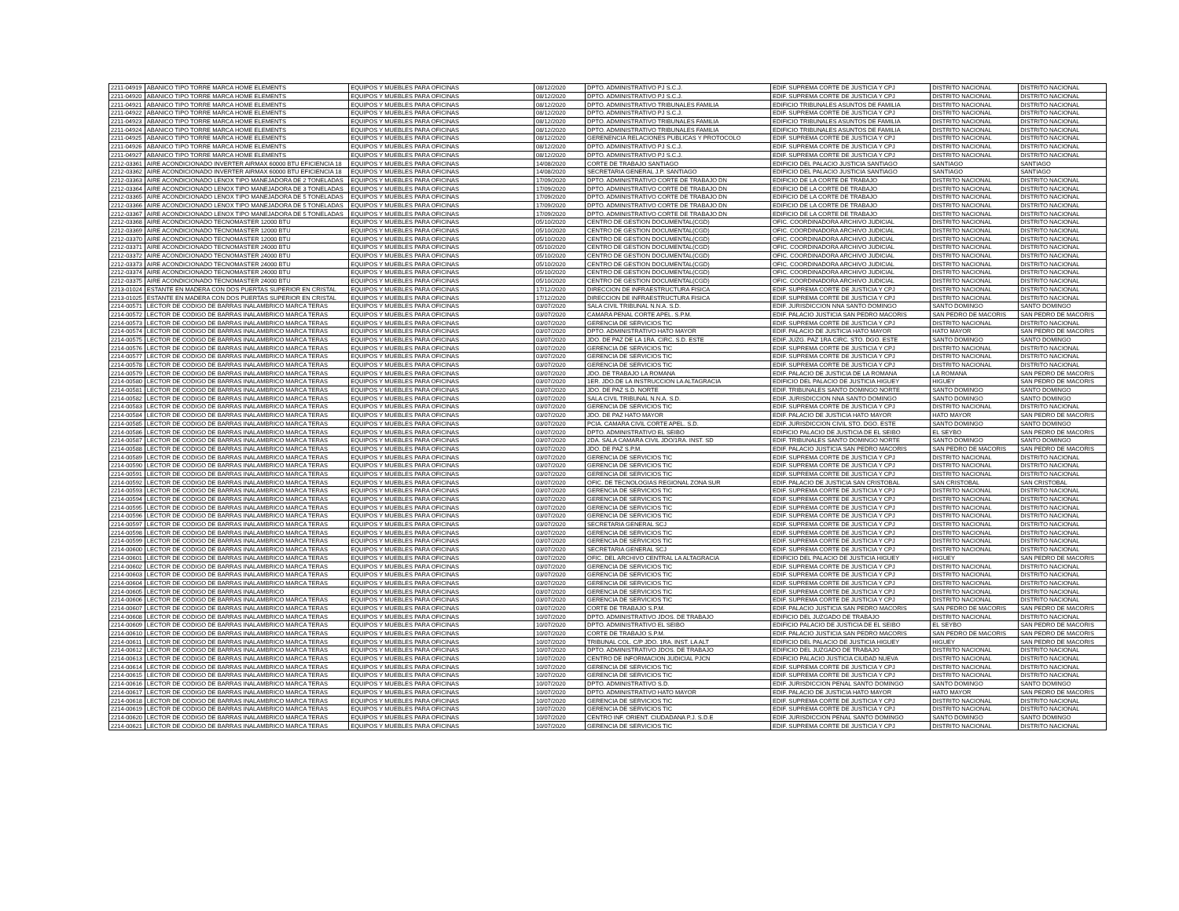| 2211-04919 | ABANICO TIPO TORRE MARCA HOME ELEMENTS | EQUIPOS Y MUEBLES PARA OFICINAS | 08/12/2020 | DPTO. ADMINISTRATIVO PJ S.C.J. | EDIF. SUPREMA CORTE DE JUSTICIA Y CPJ | DISTRITO NACIONAL | DISTRITO NACIONAL |
| 2211-04920 | ABANICO TIPO TORRE MARCA HOME ELEMENTS | EQUIPOS Y MUEBLES PARA OFICINAS | 08/12/2020 | DPTO. ADMINISTRATIVO PJ S.C.J. | EDIF. SUPREMA CORTE DE JUSTICIA Y CPJ | DISTRITO NACIONAL | DISTRITO NACIONAL |
| 2211-04921 | ABANICO TIPO TORRE MARCA HOME ELEMENTS | EQUIPOS Y MUEBLES PARA OFICINAS | 08/12/2020 | DPTO. ADMINISTRATIVO TRIBUNALES FAMILIA | EDIFICIO TRIBUNALES ASUNTOS DE FAMILIA | DISTRITO NACIONAL | DISTRITO NACIONAL |
| 2211-04922 | ABANICO TIPO TORRE MARCA HOME ELEMENTS | EQUIPOS Y MUEBLES PARA OFICINAS | 08/12/2020 | DPTO. ADMINISTRATIVO PJ S.C.J. | EDIF. SUPREMA CORTE DE JUSTICIA Y CPJ | DISTRITO NACIONAL | DISTRITO NACIONAL |
| 2211-04923 | ABANICO TIPO TORRE MARCA HOME ELEMENTS | EQUIPOS Y MUEBLES PARA OFICINAS | 08/12/2020 | DPTO. ADMINISTRATIVO TRIBUNALES FAMILIA | EDIFICIO TRIBUNALES ASUNTOS DE FAMILIA | DISTRITO NACIONAL | DISTRITO NACIONAL |
| 2211-04924 | ABANICO TIPO TORRE MARCA HOME ELEMENTS | EQUIPOS Y MUEBLES PARA OFICINAS | 08/12/2020 | DPTO. ADMINISTRATIVO TRIBUNALES FAMILIA | EDIFICIO TRIBUNALES ASUNTOS DE FAMILIA | DISTRITO NACIONAL | DISTRITO NACIONAL |
| 2211-04925 | ABANICO TIPO TORRE MARCA HOME ELEMENTS | EQUIPOS Y MUEBLES PARA OFICINAS | 08/12/2020 | GERENENCIA RELACIONES PUBLICAS Y PROTOCOLO | EDIF. SUPREMA CORTE DE JUSTICIA Y CPJ | DISTRITO NACIONAL | DISTRITO NACIONAL |
| 2211-04926 | ABANICO TIPO TORRE MARCA HOME ELEMENTS | EQUIPOS Y MUEBLES PARA OFICINAS | 08/12/2020 | DPTO. ADMINISTRATIVO PJ S.C.J. | EDIF. SUPREMA CORTE DE JUSTICIA Y CPJ | DISTRITO NACIONAL | DISTRITO NACIONAL |
| 2211-04927 | ABANICO TIPO TORRE MARCA HOME ELEMENTS | EQUIPOS Y MUEBLES PARA OFICINAS | 08/12/2020 | DPTO. ADMINISTRATIVO PJ S.C.J. | EDIF. SUPREMA CORTE DE JUSTICIA Y CPJ | DISTRITO NACIONAL | DISTRITO NACIONAL |
| 2212-03361 | AIRE ACONDICIONADO INVERTER AIRMAX 60000 BTU EFICIENCIA 18 | EQUIPOS Y MUEBLES PARA OFICINAS | 14/08/2020 | CORTE DE TRABAJO SANTIAGO | EDIFICIO DEL PALACIO JUSTICIA SANTIAGO | SANTIAGO | SANTIAGO |
| 2212-03362 | AIRE ACONDICIONADO INVERTER AIRMAX 60000 BTU EFICIENCIA 18 | EQUIPOS Y MUEBLES PARA OFICINAS | 14/08/2020 | SECRETARIA GENERAL J.P. SANTIAGO | EDIFICIO DEL PALACIO JUSTICIA SANTIAGO | SANTIAGO | SANTIAGO |
| 2212-03363 | AIRE ACONDICIONADO LENOX TIPO MANEJADORA DE 2 TONELADAS | EQUIPOS Y MUEBLES PARA OFICINAS | 17/09/2020 | DPTO. ADMINISTRATIVO CORTE DE TRABAJO DN | EDIFICIO DE LA CORTE DE TRABAJO | DISTRITO NACIONAL | DISTRITO NACIONAL |
| 2212-03364 | AIRE ACONDICIONADO LENOX TIPO MANEJADORA DE 3 TONELADAS | EQUIPOS Y MUEBLES PARA OFICINAS | 17/09/2020 | DPTO. ADMINISTRATIVO CORTE DE TRABAJO DN | EDIFICIO DE LA CORTE DE TRABAJO | DISTRITO NACIONAL | DISTRITO NACIONAL |
| 2212-03365 | AIRE ACONDICIONADO LENOX TIPO MANEJADORA DE 5 TONELADAS | EQUIPOS Y MUEBLES PARA OFICINAS | 17/09/2020 | DPTO. ADMINISTRATIVO CORTE DE TRABAJO DN | EDIFICIO DE LA CORTE DE TRABAJO | DISTRITO NACIONAL | DISTRITO NACIONAL |
| 2212-03366 | AIRE ACONDICIONADO LENOX TIPO MANEJADORA DE 5 TONELADAS | EQUIPOS Y MUEBLES PARA OFICINAS | 17/09/2020 | DPTO. ADMINISTRATIVO CORTE DE TRABAJO DN | EDIFICIO DE LA CORTE DE TRABAJO | DISTRITO NACIONAL | DISTRITO NACIONAL |
| 2212-03367 | AIRE ACONDICIONADO LENOX TIPO MANEJADORA DE 5 TONELADAS | EQUIPOS Y MUEBLES PARA OFICINAS | 17/09/2020 | DPTO. ADMINISTRATIVO CORTE DE TRABAJO DN | EDIFICIO DE LA CORTE DE TRABAJO | DISTRITO NACIONAL | DISTRITO NACIONAL |
| 2212-03368 | AIRE ACONDICIONADO TECNOMASTER 12000 BTU | EQUIPOS Y MUEBLES PARA OFICINAS | 05/10/2020 | CENTRO DE GESTION DOCUMENTAL(CGD) | OFIC. COORDINADORA ARCHIVO JUDICIAL | DISTRITO NACIONAL | DISTRITO NACIONAL |
| 2212-03369 | AIRE ACONDICIONADO TECNOMASTER 12000 BTU | EQUIPOS Y MUEBLES PARA OFICINAS | 05/10/2020 | CENTRO DE GESTION DOCUMENTAL(CGD) | OFIC. COORDINADORA ARCHIVO JUDICIAL | DISTRITO NACIONAL | DISTRITO NACIONAL |
| 2212-03370 | AIRE ACONDICIONADO TECNOMASTER 12000 BTU | EQUIPOS Y MUEBLES PARA OFICINAS | 05/10/2020 | CENTRO DE GESTION DOCUMENTAL(CGD) | OFIC. COORDINADORA ARCHIVO JUDICIAL | DISTRITO NACIONAL | DISTRITO NACIONAL |
| 2212-03371 | AIRE ACONDICIONADO TECNOMASTER 24000 BTU | EQUIPOS Y MUEBLES PARA OFICINAS | 05/10/2020 | CENTRO DE GESTION DOCUMENTAL(CGD) | OFIC. COORDINADORA ARCHIVO JUDICIAL | DISTRITO NACIONAL | DISTRITO NACIONAL |
| 2212-03372 | AIRE ACONDICIONADO TECNOMASTER 24000 BTU | EQUIPOS Y MUEBLES PARA OFICINAS | 05/10/2020 | CENTRO DE GESTION DOCUMENTAL(CGD) | OFIC. COORDINADORA ARCHIVO JUDICIAL | DISTRITO NACIONAL | DISTRITO NACIONAL |
| 2212-03373 | AIRE ACONDICIONADO TECNOMASTER 24000 BTU | EQUIPOS Y MUEBLES PARA OFICINAS | 05/10/2020 | CENTRO DE GESTION DOCUMENTAL(CGD) | OFIC. COORDINADORA ARCHIVO JUDICIAL | DISTRITO NACIONAL | DISTRITO NACIONAL |
| 2212-03374 | AIRE ACONDICIONADO TECNOMASTER 24000 BTU | EQUIPOS Y MUEBLES PARA OFICINAS | 05/10/2020 | CENTRO DE GESTION DOCUMENTAL(CGD) | OFIC. COORDINADORA ARCHIVO JUDICIAL | DISTRITO NACIONAL | DISTRITO NACIONAL |
| 2212-03375 | AIRE ACONDICIONADO TECNOMASTER 24000 BTU | EQUIPOS Y MUEBLES PARA OFICINAS | 05/10/2020 | CENTRO DE GESTION DOCUMENTAL(CGD) | OFIC. COORDINADORA ARCHIVO JUDICIAL | DISTRITO NACIONAL | DISTRITO NACIONAL |
| 2213-01024 | ESTANTE EN MADERA CON DOS PUERTAS SUPERIOR EN CRISTAL | EQUIPOS Y MUEBLES PARA OFICINAS | 17/12/2020 | DIRECCION DE INFRAESTRUCTURA FISICA | EDIF. SUPREMA CORTE DE JUSTICIA Y CPJ | DISTRITO NACIONAL | DISTRITO NACIONAL |
| 2213-01025 | ESTANTE EN MADERA CON DOS PUERTAS SUPERIOR EN CRISTAL | EQUIPOS Y MUEBLES PARA OFICINAS | 17/12/2020 | DIRECCION DE INFRAESTRUCTURA FISICA | EDIF. SUPREMA CORTE DE JUSTICIA Y CPJ | DISTRITO NACIONAL | DISTRITO NACIONAL |
| 2214-00571 | LECTOR DE CODIGO DE BARRAS INALAMBRICO MARCA TERAS | EQUIPOS Y MUEBLES PARA OFICINAS | 03/07/2020 | SALA CIVIL TRIBUNAL N.N.A. S.D. | EDIF. JURISDICCION NNA SANTO DOMINGO | SANTO DOMINGO | SANTO DOMINGO |
| 2214-00572 | LECTOR DE CODIGO DE BARRAS INALAMBRICO MARCA TERAS | EQUIPOS Y MUEBLES PARA OFICINAS | 03/07/2020 | CAMARA PENAL CORTE APEL. S.P.M. | EDIF. PALACIO JUSTICIA SAN PEDRO MACORIS | SAN PEDRO DE MACORIS | SAN PEDRO DE MACORIS |
| 2214-00573 | LECTOR DE CODIGO DE BARRAS INALAMBRICO MARCA TERAS | EQUIPOS Y MUEBLES PARA OFICINAS | 03/07/2020 | GERENCIA DE SERVICIOS TIC | EDIF. SUPREMA CORTE DE JUSTICIA Y CPJ | DISTRITO NACIONAL | DISTRITO NACIONAL |
| 2214-00574 | LECTOR DE CODIGO DE BARRAS INALAMBRICO MARCA TERAS | EQUIPOS Y MUEBLES PARA OFICINAS | 03/07/2020 | DPTO. ADMINISTRATIVO HATO MAYOR | EDIF. PALACIO DE JUSTICIA HATO MAYOR | HATO MAYOR | SAN PEDRO DE MACORIS |
| 2214-00575 | LECTOR DE CODIGO DE BARRAS INALAMBRICO MARCA TERAS | EQUIPOS Y MUEBLES PARA OFICINAS | 03/07/2020 | JDO. DE PAZ DE LA 1RA. CIRC. S.D. ESTE | EDIF. JUZG. PAZ 1RA CIRC. STO. DGO. ESTE | SANTO DOMINGO | SANTO DOMINGO |
| 2214-00576 | LECTOR DE CODIGO DE BARRAS INALAMBRICO MARCA TERAS | EQUIPOS Y MUEBLES PARA OFICINAS | 03/07/2020 | GERENCIA DE SERVICIOS TIC | EDIF. SUPREMA CORTE DE JUSTICIA Y CPJ | DISTRITO NACIONAL | DISTRITO NACIONAL |
| 2214-00577 | LECTOR DE CODIGO DE BARRAS INALAMBRICO MARCA TERAS | EQUIPOS Y MUEBLES PARA OFICINAS | 03/07/2020 | GERENCIA DE SERVICIOS TIC | EDIF. SUPREMA CORTE DE JUSTICIA Y CPJ | DISTRITO NACIONAL | DISTRITO NACIONAL |
| 2214-00578 | LECTOR DE CODIGO DE BARRAS INALAMBRICO MARCA TERAS | EQUIPOS Y MUEBLES PARA OFICINAS | 03/07/2020 | GERENCIA DE SERVICIOS TIC | EDIF. SUPREMA CORTE DE JUSTICIA Y CPJ | DISTRITO NACIONAL | DISTRITO NACIONAL |
| 2214-00579 | LECTOR DE CODIGO DE BARRAS INALAMBRICO MARCA TERAS | EQUIPOS Y MUEBLES PARA OFICINAS | 03/07/2020 | JDO. DE TRABAJO LA ROMANA | EDIF. PALACIO DE JUSTICIA DE LA ROMANA | LA ROMANA | SAN PEDRO DE MACORIS |
| 2214-00580 | LECTOR DE CODIGO DE BARRAS INALAMBRICO MARCA TERAS | EQUIPOS Y MUEBLES PARA OFICINAS | 03/07/2020 | 1ER. JDO.DE LA INSTRUCCION LA ALTAGRACIA | EDIFICIO DEL PALACIO DE JUSTICIA HIGUEY | HIGUEY | SAN PEDRO DE MACORIS |
| 2214-00581 | LECTOR DE CODIGO DE BARRAS INALAMBRICO MARCA TERAS | EQUIPOS Y MUEBLES PARA OFICINAS | 03/07/2020 | JDO. DE PAZ S.D. NORTE | EDIF. TRIBUNALES SANTO DOMINGO NORTE | SANTO DOMINGO | SANTO DOMINGO |
| 2214-00582 | LECTOR DE CODIGO DE BARRAS INALAMBRICO MARCA TERAS | EQUIPOS Y MUEBLES PARA OFICINAS | 03/07/2020 | SALA CIVIL TRIBUNAL N.N.A. S.D. | EDIF. JURISDICCION NNA SANTO DOMINGO | SANTO DOMINGO | SANTO DOMINGO |
| 2214-00583 | LECTOR DE CODIGO DE BARRAS INALAMBRICO MARCA TERAS | EQUIPOS Y MUEBLES PARA OFICINAS | 03/07/2020 | GERENCIA DE SERVICIOS TIC | EDIF. SUPREMA CORTE DE JUSTICIA Y CPJ | DISTRITO NACIONAL | DISTRITO NACIONAL |
| 2214-00584 | LECTOR DE CODIGO DE BARRAS INALAMBRICO MARCA TERAS | EQUIPOS Y MUEBLES PARA OFICINAS | 03/07/2020 | JDO. DE PAZ HATO MAYOR | EDIF. PALACIO DE JUSTICIA HATO MAYOR | HATO MAYOR | SAN PEDRO DE MACORIS |
| 2214-00585 | LECTOR DE CODIGO DE BARRAS INALAMBRICO MARCA TERAS | EQUIPOS Y MUEBLES PARA OFICINAS | 03/07/2020 | PCIA. CAMARA CIVIL CORTE APEL. S.D. | EDIF. JURISDICCION CIVIL STO. DGO. ESTE | SANTO DOMINGO | SANTO DOMINGO |
| 2214-00586 | LECTOR DE CODIGO DE BARRAS INALAMBRICO MARCA TERAS | EQUIPOS Y MUEBLES PARA OFICINAS | 03/07/2020 | DPTO. ADMINISTRATIVO EL SEIBO | EDIFICIO PALACIO DE JUSTICIA DE EL SEIBO | EL SEYBO | SAN PEDRO DE MACORIS |
| 2214-00587 | LECTOR DE CODIGO DE BARRAS INALAMBRICO MARCA TERAS | EQUIPOS Y MUEBLES PARA OFICINAS | 03/07/2020 | 2DA. SALA CAMARA CIVIL JDO/1RA. INST. SD | EDIF. TRIBUNALES SANTO DOMINGO NORTE | SANTO DOMINGO | SANTO DOMINGO |
| 2214-00588 | LECTOR DE CODIGO DE BARRAS INALAMBRICO MARCA TERAS | EQUIPOS Y MUEBLES PARA OFICINAS | 03/07/2020 | JDO. DE PAZ S.P.M. | EDIF. PALACIO JUSTICIA SAN PEDRO MACORIS | SAN PEDRO DE MACORIS | SAN PEDRO DE MACORIS |
| 2214-00589 | LECTOR DE CODIGO DE BARRAS INALAMBRICO MARCA TERAS | EQUIPOS Y MUEBLES PARA OFICINAS | 03/07/2020 | GERENCIA DE SERVICIOS TIC | EDIF. SUPREMA CORTE DE JUSTICIA Y CPJ | DISTRITO NACIONAL | DISTRITO NACIONAL |
| 2214-00590 | LECTOR DE CODIGO DE BARRAS INALAMBRICO MARCA TERAS | EQUIPOS Y MUEBLES PARA OFICINAS | 03/07/2020 | GERENCIA DE SERVICIOS TIC | EDIF. SUPREMA CORTE DE JUSTICIA Y CPJ | DISTRITO NACIONAL | DISTRITO NACIONAL |
| 2214-00591 | LECTOR DE CODIGO DE BARRAS INALAMBRICO MARCA TERAS | EQUIPOS Y MUEBLES PARA OFICINAS | 03/07/2020 | GERENCIA DE SERVICIOS TIC | EDIF. SUPREMA CORTE DE JUSTICIA Y CPJ | DISTRITO NACIONAL | DISTRITO NACIONAL |
| 2214-00592 | LECTOR DE CODIGO DE BARRAS INALAMBRICO MARCA TERAS | EQUIPOS Y MUEBLES PARA OFICINAS | 03/07/2020 | OFIC. DE TECNOLOGIAS REGIONAL ZONA SUR | EDIF. PALACIO DE JUSTICIA SAN CRISTOBAL | SAN CRISTOBAL | SAN CRISTOBAL |
| 2214-00593 | LECTOR DE CODIGO DE BARRAS INALAMBRICO MARCA TERAS | EQUIPOS Y MUEBLES PARA OFICINAS | 03/07/2020 | GERENCIA DE SERVICIOS TIC | EDIF. SUPREMA CORTE DE JUSTICIA Y CPJ | DISTRITO NACIONAL | DISTRITO NACIONAL |
| 2214-00594 | LECTOR DE CODIGO DE BARRAS INALAMBRICO MARCA TERAS | EQUIPOS Y MUEBLES PARA OFICINAS | 03/07/2020 | GERENCIA DE SERVICIOS TIC | EDIF. SUPREMA CORTE DE JUSTICIA Y CPJ | DISTRITO NACIONAL | DISTRITO NACIONAL |
| 2214-00595 | LECTOR DE CODIGO DE BARRAS INALAMBRICO MARCA TERAS | EQUIPOS Y MUEBLES PARA OFICINAS | 03/07/2020 | GERENCIA DE SERVICIOS TIC | EDIF. SUPREMA CORTE DE JUSTICIA Y CPJ | DISTRITO NACIONAL | DISTRITO NACIONAL |
| 2214-00596 | LECTOR DE CODIGO DE BARRAS INALAMBRICO MARCA TERAS | EQUIPOS Y MUEBLES PARA OFICINAS | 03/07/2020 | GERENCIA DE SERVICIOS TIC | EDIF. SUPREMA CORTE DE JUSTICIA Y CPJ | DISTRITO NACIONAL | DISTRITO NACIONAL |
| 2214-00597 | LECTOR DE CODIGO DE BARRAS INALAMBRICO MARCA TERAS | EQUIPOS Y MUEBLES PARA OFICINAS | 03/07/2020 | SECRETARIA GENERAL SCJ | EDIF. SUPREMA CORTE DE JUSTICIA Y CPJ | DISTRITO NACIONAL | DISTRITO NACIONAL |
| 2214-00598 | LECTOR DE CODIGO DE BARRAS INALAMBRICO MARCA TERAS | EQUIPOS Y MUEBLES PARA OFICINAS | 03/07/2020 | GERENCIA DE SERVICIOS TIC | EDIF. SUPREMA CORTE DE JUSTICIA Y CPJ | DISTRITO NACIONAL | DISTRITO NACIONAL |
| 2214-00599 | LECTOR DE CODIGO DE BARRAS INALAMBRICO MARCA TERAS | EQUIPOS Y MUEBLES PARA OFICINAS | 03/07/2020 | GERENCIA DE SERVICIOS TIC | EDIF. SUPREMA CORTE DE JUSTICIA Y CPJ | DISTRITO NACIONAL | DISTRITO NACIONAL |
| 2214-00600 | LECTOR DE CODIGO DE BARRAS INALAMBRICO MARCA TERAS | EQUIPOS Y MUEBLES PARA OFICINAS | 03/07/2020 | SECRETARIA GENERAL SCJ | EDIF. SUPREMA CORTE DE JUSTICIA Y CPJ | DISTRITO NACIONAL | DISTRITO NACIONAL |
| 2214-00601 | LECTOR DE CODIGO DE BARRAS INALAMBRICO MARCA TERAS | EQUIPOS Y MUEBLES PARA OFICINAS | 03/07/2020 | OFIC. DEL ARCHIVO CENTRAL LA ALTAGRACIA | EDIFICIO DEL PALACIO DE JUSTICIA HIGUEY | HIGUEY | SAN PEDRO DE MACORIS |
| 2214-00602 | LECTOR DE CODIGO DE BARRAS INALAMBRICO MARCA TERAS | EQUIPOS Y MUEBLES PARA OFICINAS | 03/07/2020 | GERENCIA DE SERVICIOS TIC | EDIF. SUPREMA CORTE DE JUSTICIA Y CPJ | DISTRITO NACIONAL | DISTRITO NACIONAL |
| 2214-00603 | LECTOR DE CODIGO DE BARRAS INALAMBRICO MARCA TERAS | EQUIPOS Y MUEBLES PARA OFICINAS | 03/07/2020 | GERENCIA DE SERVICIOS TIC | EDIF. SUPREMA CORTE DE JUSTICIA Y CPJ | DISTRITO NACIONAL | DISTRITO NACIONAL |
| 2214-00604 | LECTOR DE CODIGO DE BARRAS INALAMBRICO MARCA TERAS | EQUIPOS Y MUEBLES PARA OFICINAS | 03/07/2020 | GERENCIA DE SERVICIOS TIC | EDIF. SUPREMA CORTE DE JUSTICIA Y CPJ | DISTRITO NACIONAL | DISTRITO NACIONAL |
| 2214-00605 | LECTOR DE CODIGO DE BARRAS INALAMBRICO | EQUIPOS Y MUEBLES PARA OFICINAS | 03/07/2020 | GERENCIA DE SERVICIOS TIC | EDIF. SUPREMA CORTE DE JUSTICIA Y CPJ | DISTRITO NACIONAL | DISTRITO NACIONAL |
| 2214-00606 | LECTOR DE CODIGO DE BARRAS INALAMBRICO MARCA TERAS | EQUIPOS Y MUEBLES PARA OFICINAS | 03/07/2020 | GERENCIA DE SERVICIOS TIC | EDIF. SUPREMA CORTE DE JUSTICIA Y CPJ | DISTRITO NACIONAL | DISTRITO NACIONAL |
| 2214-00607 | LECTOR DE CODIGO DE BARRAS INALAMBRICO MARCA TERAS | EQUIPOS Y MUEBLES PARA OFICINAS | 03/07/2020 | CORTE DE TRABAJO S.P.M. | EDIF. PALACIO JUSTICIA SAN PEDRO MACORIS | SAN PEDRO DE MACORIS | SAN PEDRO DE MACORIS |
| 2214-00608 | LECTOR DE CODIGO DE BARRAS INALAMBRICO MARCA TERAS | EQUIPOS Y MUEBLES PARA OFICINAS | 10/07/2020 | DPTO. ADMINISTRATIVO JDOS. DE TRABAJO | EDIFICIO DEL JUZGADO DE TRABAJO | DISTRITO NACIONAL | DISTRITO NACIONAL |
| 2214-00609 | LECTOR DE CODIGO DE BARRAS INALAMBRICO MARCA TERAS | EQUIPOS Y MUEBLES PARA OFICINAS | 10/07/2020 | DPTO. ADMINISTRATIVO EL SEIBO | EDIFICIO PALACIO DE JUSTICIA DE EL SEIBO | EL SEYBO | SAN PEDRO DE MACORIS |
| 2214-00610 | LECTOR DE CODIGO DE BARRAS INALAMBRICO MARCA TERAS | EQUIPOS Y MUEBLES PARA OFICINAS | 10/07/2020 | CORTE DE TRABAJO S.P.M. | EDIF. PALACIO JUSTICIA SAN PEDRO MACORIS | SAN PEDRO DE MACORIS | SAN PEDRO DE MACORIS |
| 2214-00611 | LECTOR DE CODIGO DE BARRAS INALAMBRICO MARCA TERAS | EQUIPOS Y MUEBLES PARA OFICINAS | 10/07/2020 | TRIBUNAL COL. C/P JDO. 1RA. INST. LA ALT | EDIFICIO DEL PALACIO DE JUSTICIA HIGUEY | HIGUEY | SAN PEDRO DE MACORIS |
| 2214-00612 | LECTOR DE CODIGO DE BARRAS INALAMBRICO MARCA TERAS | EQUIPOS Y MUEBLES PARA OFICINAS | 10/07/2020 | DPTO. ADMINISTRATIVO JDOS. DE TRABAJO | EDIFICIO DEL JUZGADO DE TRABAJO | DISTRITO NACIONAL | DISTRITO NACIONAL |
| 2214-00613 | LECTOR DE CODIGO DE BARRAS INALAMBRICO MARCA TERAS | EQUIPOS Y MUEBLES PARA OFICINAS | 10/07/2020 | CENTRO DE INFORMACION JUDICIAL PJCN | EDIFICIO PALACIO JUSTICIA CIUDAD NUEVA | DISTRITO NACIONAL | DISTRITO NACIONAL |
| 2214-00614 | LECTOR DE CODIGO DE BARRAS INALAMBRICO MARCA TERAS | EQUIPOS Y MUEBLES PARA OFICINAS | 10/07/2020 | GERENCIA DE SERVICIOS TIC | EDIF. SUPREMA CORTE DE JUSTICIA Y CPJ | DISTRITO NACIONAL | DISTRITO NACIONAL |
| 2214-00615 | LECTOR DE CODIGO DE BARRAS INALAMBRICO MARCA TERAS | EQUIPOS Y MUEBLES PARA OFICINAS | 10/07/2020 | GERENCIA DE SERVICIOS TIC | EDIF. SUPREMA CORTE DE JUSTICIA Y CPJ | DISTRITO NACIONAL | DISTRITO NACIONAL |
| 2214-00616 | LECTOR DE CODIGO DE BARRAS INALAMBRICO MARCA TERAS | EQUIPOS Y MUEBLES PARA OFICINAS | 10/07/2020 | DPTO. ADMINISTRATIVO S.D. | EDIF. JURISDICCION PENAL SANTO DOMINGO | SANTO DOMINGO | SANTO DOMINGO |
| 2214-00617 | LECTOR DE CODIGO DE BARRAS INALAMBRICO MARCA TERAS | EQUIPOS Y MUEBLES PARA OFICINAS | 10/07/2020 | DPTO. ADMINISTRATIVO HATO MAYOR | EDIF. PALACIO DE JUSTICIA HATO MAYOR | HATO MAYOR | SAN PEDRO DE MACORIS |
| 2214-00618 | LECTOR DE CODIGO DE BARRAS INALAMBRICO MARCA TERAS | EQUIPOS Y MUEBLES PARA OFICINAS | 10/07/2020 | GERENCIA DE SERVICIOS TIC | EDIF. SUPREMA CORTE DE JUSTICIA Y CPJ | DISTRITO NACIONAL | DISTRITO NACIONAL |
| 2214-00619 | LECTOR DE CODIGO DE BARRAS INALAMBRICO MARCA TERAS | EQUIPOS Y MUEBLES PARA OFICINAS | 10/07/2020 | GERENCIA DE SERVICIOS TIC | EDIF. SUPREMA CORTE DE JUSTICIA Y CPJ | DISTRITO NACIONAL | DISTRITO NACIONAL |
| 2214-00620 | LECTOR DE CODIGO DE BARRAS INALAMBRICO MARCA TERAS | EQUIPOS Y MUEBLES PARA OFICINAS | 10/07/2020 | CENTRO INF. ORIENT. CIUDADANA P.J. S.D.E | EDIF. JURISDICCION PENAL SANTO DOMINGO | SANTO DOMINGO | SANTO DOMINGO |
| 2214-00621 | LECTOR DE CODIGO DE BARRAS INALAMBRICO MARCA TERAS | EQUIPOS Y MUEBLES PARA OFICINAS | 10/07/2020 | GERENCIA DE SERVICIOS TIC | EDIF. SUPREMA CORTE DE JUSTICIA Y CPJ | DISTRITO NACIONAL | DISTRITO NACIONAL |